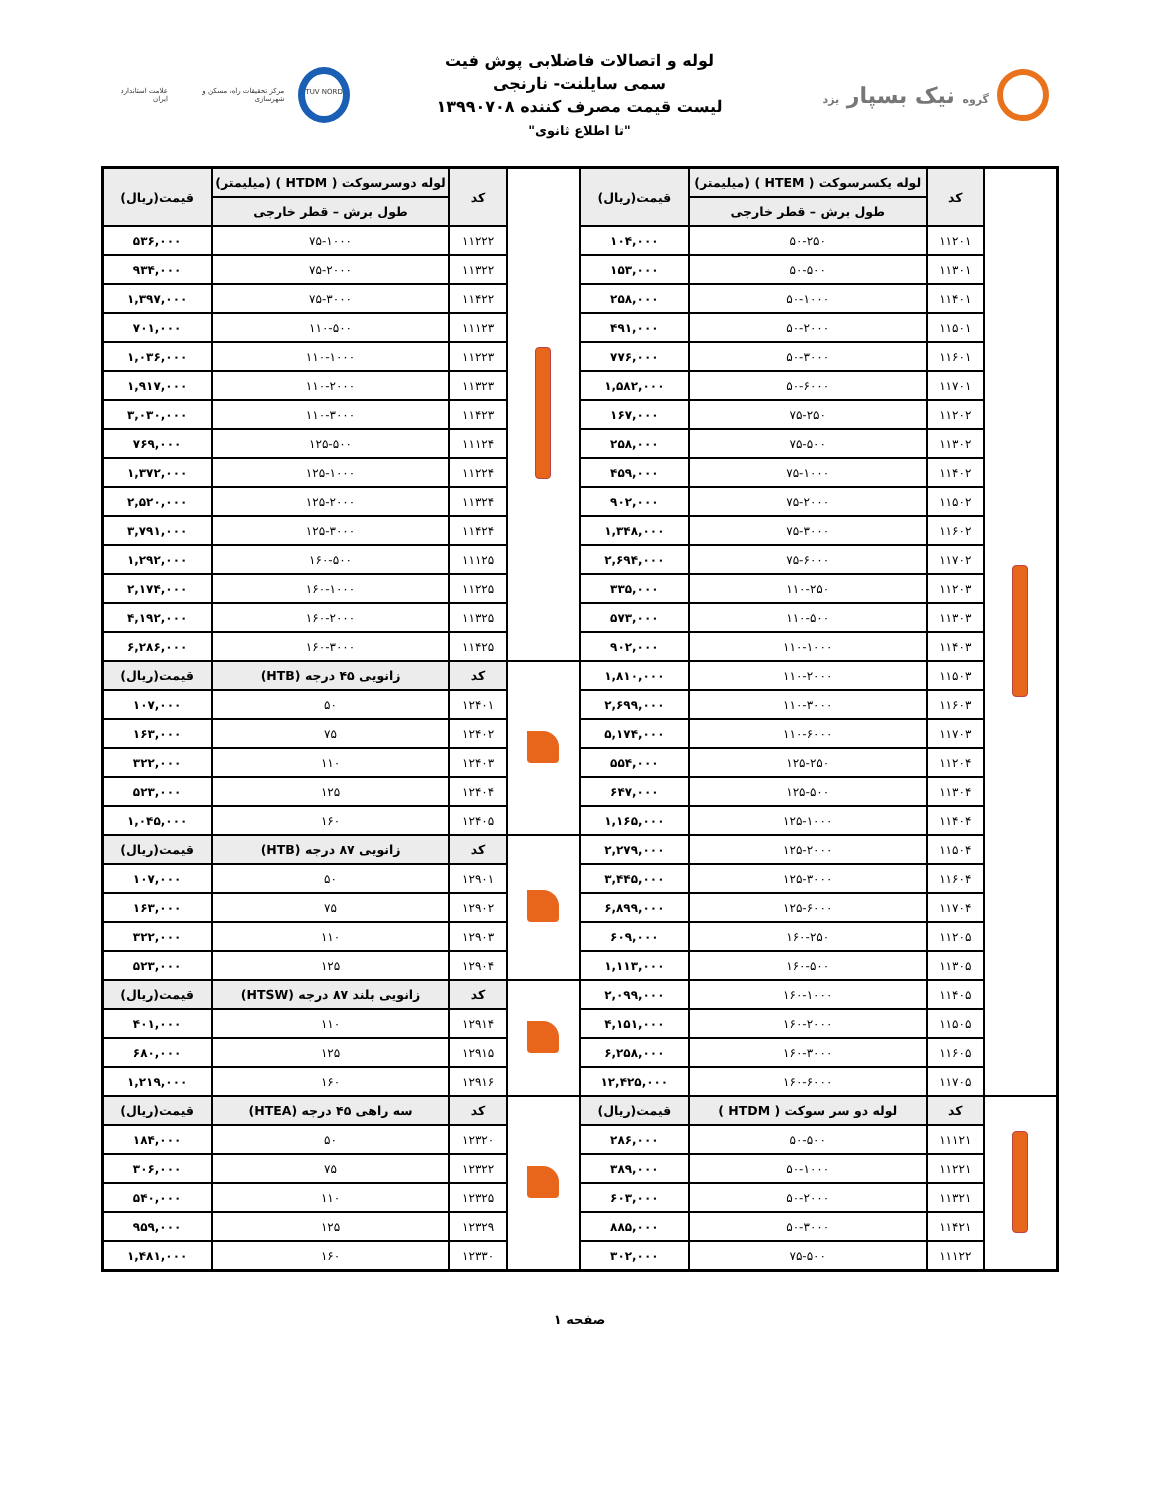گروه نیک بسپار یزد
لوله و اتصالات فاضلابی پوش فیت
سمی سایلنت- نارنجی
لیست قیمت مصرف کننده ۱۳۹۹۰۷۰۸
"تا اطلاع ثانوی"
TUV NORD
مرکز تحقیقات راه، مسکن و شهرسازی
علامت استاندارد ایران
| | کد | لوله یکسرسوکت ( HTEM ) (میلیمتر) | قیمت(ریال) | | کد | لوله دوسرسوکت ( HTDM ) (میلیمتر) | قیمت(ریال) |
| | | طول برش – قطر خارجی | | | | طول برش – قطر خارجی | |
| | ۱۱۲۰۱ | ۵۰-۲۵۰ | ۱۰۴,۰۰۰ | | ۱۱۲۲۲ | ۷۵-۱۰۰۰ | ۵۳۶,۰۰۰ |
| | ۱۱۳۰۱ | ۵۰-۵۰۰ | ۱۵۳,۰۰۰ | | ۱۱۳۲۲ | ۷۵-۲۰۰۰ | ۹۳۴,۰۰۰ |
| | ۱۱۴۰۱ | ۵۰-۱۰۰۰ | ۲۵۸,۰۰۰ | | ۱۱۴۲۲ | ۷۵-۳۰۰۰ | ۱,۳۹۷,۰۰۰ |
| | ۱۱۵۰۱ | ۵۰-۲۰۰۰ | ۴۹۱,۰۰۰ | | ۱۱۱۲۳ | ۱۱۰-۵۰۰ | ۷۰۱,۰۰۰ |
| | ۱۱۶۰۱ | ۵۰-۳۰۰۰ | ۷۷۶,۰۰۰ | | ۱۱۲۲۳ | ۱۱۰-۱۰۰۰ | ۱,۰۳۶,۰۰۰ |
| | ۱۱۷۰۱ | ۵۰-۶۰۰۰ | ۱,۵۸۲,۰۰۰ | | ۱۱۳۲۳ | ۱۱۰-۲۰۰۰ | ۱,۹۱۷,۰۰۰ |
| | ۱۱۲۰۲ | ۷۵-۲۵۰ | ۱۶۷,۰۰۰ | | ۱۱۴۲۳ | ۱۱۰-۳۰۰۰ | ۳,۰۳۰,۰۰۰ |
| | ۱۱۳۰۲ | ۷۵-۵۰۰ | ۲۵۸,۰۰۰ | | ۱۱۱۲۴ | ۱۲۵-۵۰۰ | ۷۶۹,۰۰۰ |
| | ۱۱۴۰۲ | ۷۵-۱۰۰۰ | ۴۵۹,۰۰۰ | | ۱۱۲۲۴ | ۱۲۵-۱۰۰۰ | ۱,۳۷۲,۰۰۰ |
| | ۱۱۵۰۲ | ۷۵-۲۰۰۰ | ۹۰۲,۰۰۰ | | ۱۱۳۲۴ | ۱۲۵-۲۰۰۰ | ۲,۵۲۰,۰۰۰ |
| | ۱۱۶۰۲ | ۷۵-۳۰۰۰ | ۱,۳۴۸,۰۰۰ | | ۱۱۴۲۴ | ۱۲۵-۳۰۰۰ | ۳,۷۹۱,۰۰۰ |
| | ۱۱۷۰۲ | ۷۵-۶۰۰۰ | ۲,۶۹۴,۰۰۰ | | ۱۱۱۲۵ | ۱۶۰-۵۰۰ | ۱,۲۹۲,۰۰۰ |
| | ۱۱۲۰۳ | ۱۱۰-۲۵۰ | ۳۳۵,۰۰۰ | | ۱۱۲۲۵ | ۱۶۰-۱۰۰۰ | ۲,۱۷۴,۰۰۰ |
| | ۱۱۳۰۳ | ۱۱۰-۵۰۰ | ۵۷۳,۰۰۰ | | ۱۱۳۲۵ | ۱۶۰-۲۰۰۰ | ۴,۱۹۲,۰۰۰ |
| | ۱۱۴۰۳ | ۱۱۰-۱۰۰۰ | ۹۰۲,۰۰۰ | | ۱۱۴۲۵ | ۱۶۰-۳۰۰۰ | ۶,۲۸۶,۰۰۰ |
| | ۱۱۵۰۳ | ۱۱۰-۲۰۰۰ | ۱,۸۱۰,۰۰۰ | | کد | زانویی ۴۵ درجه (HTB) | قیمت(ریال) |
| | ۱۱۶۰۳ | ۱۱۰-۳۰۰۰ | ۲,۶۹۹,۰۰۰ | | ۱۲۴۰۱ | ۵۰ | ۱۰۷,۰۰۰ |
| | ۱۱۷۰۳ | ۱۱۰-۶۰۰۰ | ۵,۱۷۴,۰۰۰ | | ۱۲۴۰۲ | ۷۵ | ۱۶۳,۰۰۰ |
| | ۱۱۲۰۴ | ۱۲۵-۲۵۰ | ۵۵۴,۰۰۰ | | ۱۲۴۰۳ | ۱۱۰ | ۳۲۲,۰۰۰ |
| | ۱۱۳۰۴ | ۱۲۵-۵۰۰ | ۶۴۷,۰۰۰ | | ۱۲۴۰۴ | ۱۲۵ | ۵۲۳,۰۰۰ |
| | ۱۱۴۰۴ | ۱۲۵-۱۰۰۰ | ۱,۱۶۵,۰۰۰ | | ۱۲۴۰۵ | ۱۶۰ | ۱,۰۴۵,۰۰۰ |
| | ۱۱۵۰۴ | ۱۲۵-۲۰۰۰ | ۲,۲۷۹,۰۰۰ | | کد | زانویی ۸۷ درجه (HTB) | قیمت(ریال) |
| | ۱۱۶۰۴ | ۱۲۵-۳۰۰۰ | ۳,۴۴۵,۰۰۰ | | ۱۲۹۰۱ | ۵۰ | ۱۰۷,۰۰۰ |
| | ۱۱۷۰۴ | ۱۲۵-۶۰۰۰ | ۶,۸۹۹,۰۰۰ | | ۱۲۹۰۲ | ۷۵ | ۱۶۳,۰۰۰ |
| | ۱۱۲۰۵ | ۱۶۰-۲۵۰ | ۶۰۹,۰۰۰ | | ۱۲۹۰۳ | ۱۱۰ | ۳۲۲,۰۰۰ |
| | ۱۱۳۰۵ | ۱۶۰-۵۰۰ | ۱,۱۱۳,۰۰۰ | | ۱۲۹۰۴ | ۱۲۵ | ۵۲۳,۰۰۰ |
| | ۱۱۴۰۵ | ۱۶۰-۱۰۰۰ | ۲,۰۹۹,۰۰۰ | | کد | زانویی بلند ۸۷ درجه (HTSW) | قیمت(ریال) |
| | ۱۱۵۰۵ | ۱۶۰-۲۰۰۰ | ۴,۱۵۱,۰۰۰ | | ۱۲۹۱۴ | ۱۱۰ | ۴۰۱,۰۰۰ |
| | ۱۱۶۰۵ | ۱۶۰-۳۰۰۰ | ۶,۲۵۸,۰۰۰ | | ۱۲۹۱۵ | ۱۲۵ | ۶۸۰,۰۰۰ |
| | ۱۱۷۰۵ | ۱۶۰-۶۰۰۰ | ۱۲,۴۲۵,۰۰۰ | | ۱۲۹۱۶ | ۱۶۰ | ۱,۲۱۹,۰۰۰ |
| | کد | لوله دو سر سوکت ( HTDM ) | قیمت(ریال) | | کد | سه راهی ۴۵ درجه (HTEA) | قیمت(ریال) |
| | ۱۱۱۲۱ | ۵۰-۵۰۰ | ۲۸۶,۰۰۰ | | ۱۲۳۲۰ | ۵۰ | ۱۸۴,۰۰۰ |
| | ۱۱۲۲۱ | ۵۰-۱۰۰۰ | ۳۸۹,۰۰۰ | | ۱۲۳۲۲ | ۷۵ | ۳۰۶,۰۰۰ |
| | ۱۱۳۲۱ | ۵۰-۲۰۰۰ | ۶۰۳,۰۰۰ | | ۱۲۳۲۵ | ۱۱۰ | ۵۴۰,۰۰۰ |
| | ۱۱۴۲۱ | ۵۰-۳۰۰۰ | ۸۸۵,۰۰۰ | | ۱۲۳۲۹ | ۱۲۵ | ۹۵۹,۰۰۰ |
| | ۱۱۱۲۲ | ۷۵-۵۰۰ | ۳۰۲,۰۰۰ | | ۱۲۳۳۰ | ۱۶۰ | ۱,۴۸۱,۰۰۰ |
صفحه ۱